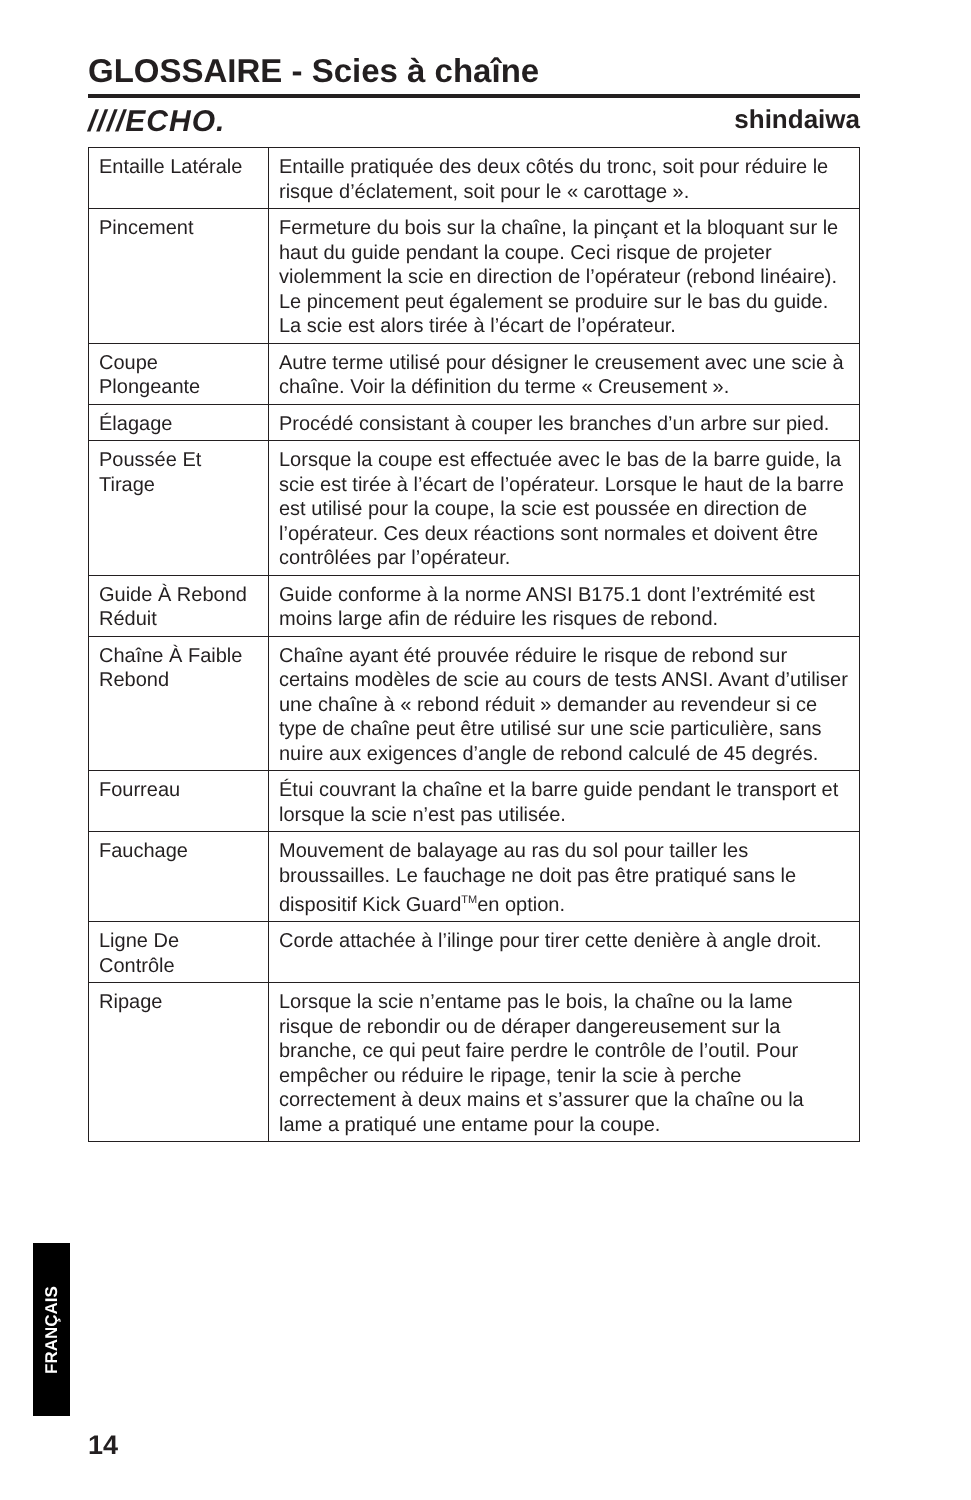GLOSSAIRE - Scies à chaîne
////ECHO. shindaiwa
| Entaille Latérale | Entaille pratiquée des deux côtés du tronc, soit pour réduire le risque d’éclatement, soit pour le « carottage ». |
| Pincement | Fermeture du bois sur la chaîne, la pinçant et la bloquant sur le haut du guide pendant la coupe. Ceci risque de projeter violemment la scie en direction de l’opérateur (rebond linéaire). Le pincement peut également se produire sur le bas du guide. La scie est alors tirée à l’écart de l’opérateur. |
| Coupe Plongeante | Autre terme utilisé pour désigner le creusement avec une scie à chaîne. Voir la définition du terme « Creusement ». |
| Élagage | Procédé consistant à couper les branches d’un arbre sur pied. |
| Poussée Et Tirage | Lorsque la coupe est effectuée avec le bas de la barre guide, la scie est tirée à l’écart de l’opérateur. Lorsque le haut de la barre est utilisé pour la coupe, la scie est poussée en direction de l’opérateur. Ces deux réactions sont normales et doivent être contrôlées par l’opérateur. |
| Guide À Rebond Réduit | Guide conforme à la norme ANSI B175.1 dont l’extrémité est moins large afin de réduire les risques de rebond. |
| Chaîne À Faible Rebond | Chaîne ayant été prouvée réduire le risque de rebond sur certains modèles de scie au cours de tests ANSI. Avant d’utiliser une chaîne à « rebond réduit » demander au revendeur si ce type de chaîne peut être utilisé sur une scie particulière, sans nuire aux exigences d’angle de rebond calculé de 45 degrés. |
| Fourreau | Étui couvrant la chaîne et la barre guide pendant le transport et lorsque la scie n’est pas utilisée. |
| Fauchage | Mouvement de balayage au ras du sol pour tailler les broussailles. Le fauchage ne doit pas être pratiqué sans le dispositif Kick Guard<sup>TM</sup>en option. |
| Ligne De Contrôle | Corde attachée à l’ilinge pour tirer cette denière à angle droit. |
| Ripage | Lorsque la scie n’entame pas le bois, la chaîne ou la lame risque de rebondir ou de déraper dangereusement sur la branche, ce qui peut faire perdre le contrôle de l’outil. Pour empêcher ou réduire le ripage, tenir la scie à perche correctement à deux mains et s’assurer que la chaîne ou la lame a pratiqué une entame pour la coupe. |
FRANÇAIS
14